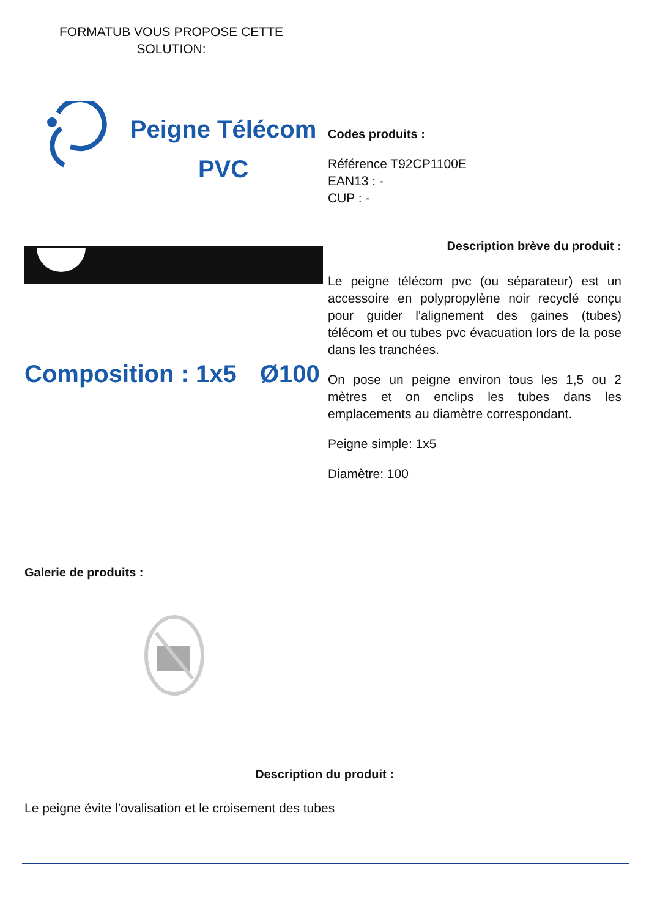FORMATUB VOUS PROPOSE CETTE SOLUTION:
Peigne Télécom
PVC
Composition : 1x5
Ø100
Codes produits :
Référence T92CP1100E
EAN13 : -
CUP : -
Description brève du produit :
Le peigne télécom pvc (ou séparateur) est un accessoire en polypropylène noir recyclé conçu pour guider l'alignement des gaines (tubes) télécom et ou tubes pvc évacuation lors de la pose dans les tranchées.
On pose un peigne environ tous les 1,5 ou 2 mètres et on enclips les tubes dans les emplacements au diamètre correspondant.
Peigne simple: 1x5
Diamètre: 100
Galerie de produits :
Description du produit :
Le peigne évite l'ovalisation et le croisement des tubes